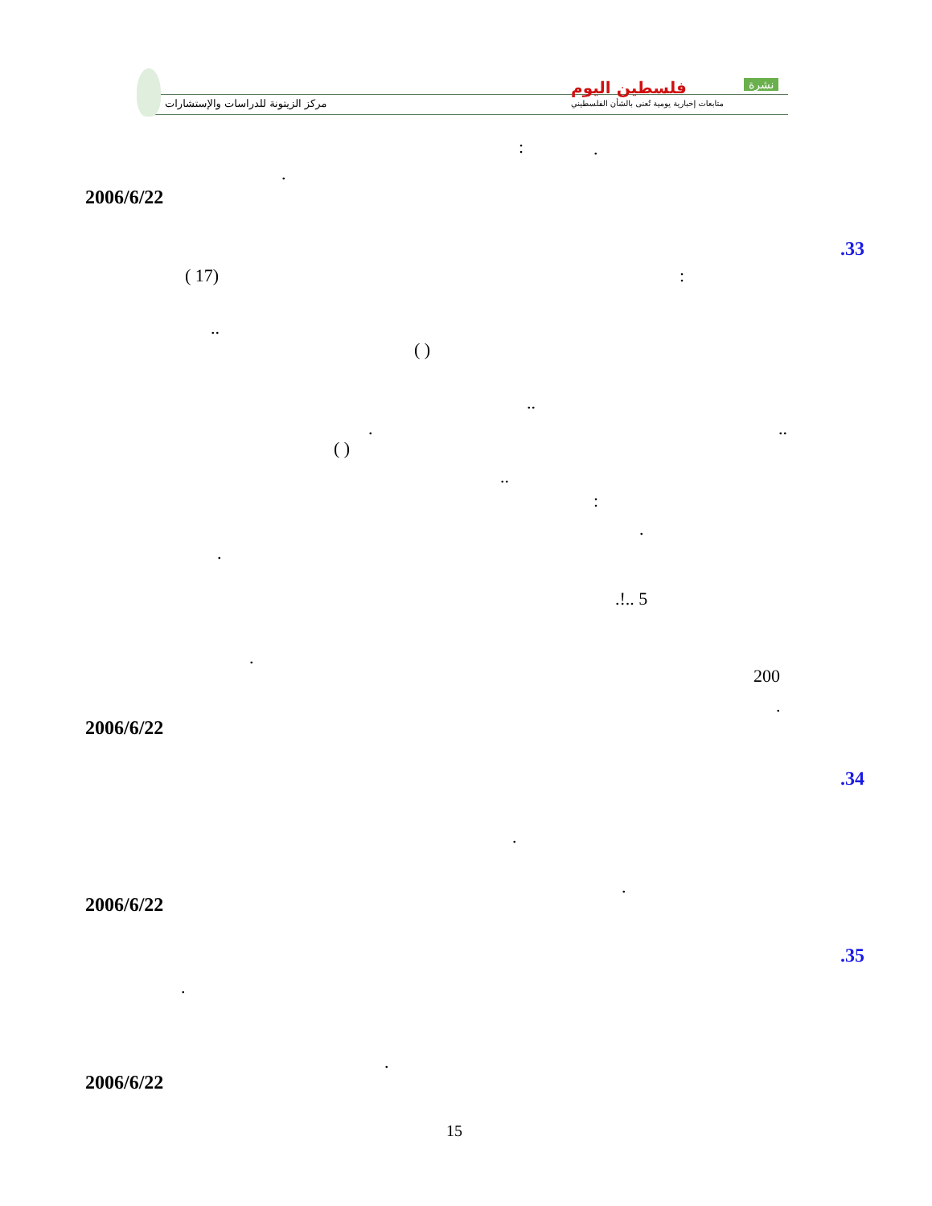مركز الزيتونة للدراسات والإستشارات
فلسطين اليوم نشرة
متابعات إخبارية يومية تُعنى بالشأن الفلسطيني
: .
.
2006/6/22
.33
( 17) :
..
( )
..
..
.
( )
..
:
.
.
.!.. 5
.
200
.
2006/6/22
.34
.
.
2006/6/22
.35
.
.
2006/6/22
15